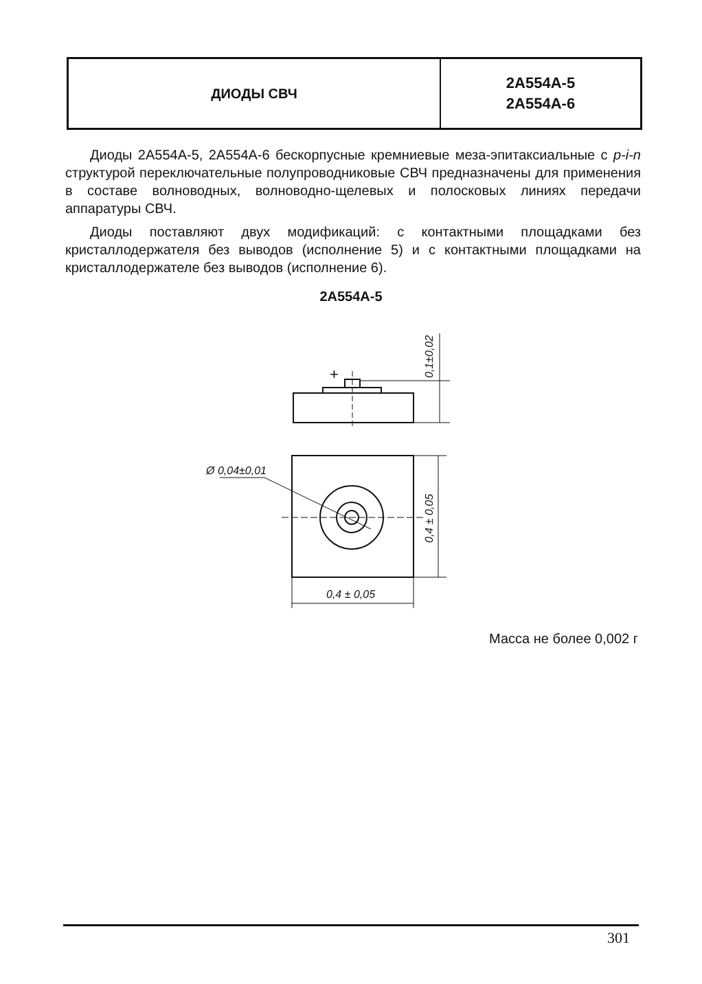ДИОДЫ СВЧ
2А554А-5
2А554А-6
Диоды 2А554А-5, 2А554А-6 бескорпусные кремниевые меза-эпитаксиальные с p-i-n структурой переключательные полупроводниковые СВЧ предназначены для применения в составе волноводных, волноводно-щелевых и полосковых линиях передачи аппаратуры СВЧ.
Диоды поставляют двух модификаций: с контактными площадками без кристаллодержателя без выводов (исполнение 5) и с контактными площадками на кристаллодержателе без выводов (исполнение 6).
2А554А-5
+
0,1±0,02
Ø 0,04±0,01
0,4 ± 0,05
0,4 ± 0,05
Масса не более 0,002 г
301